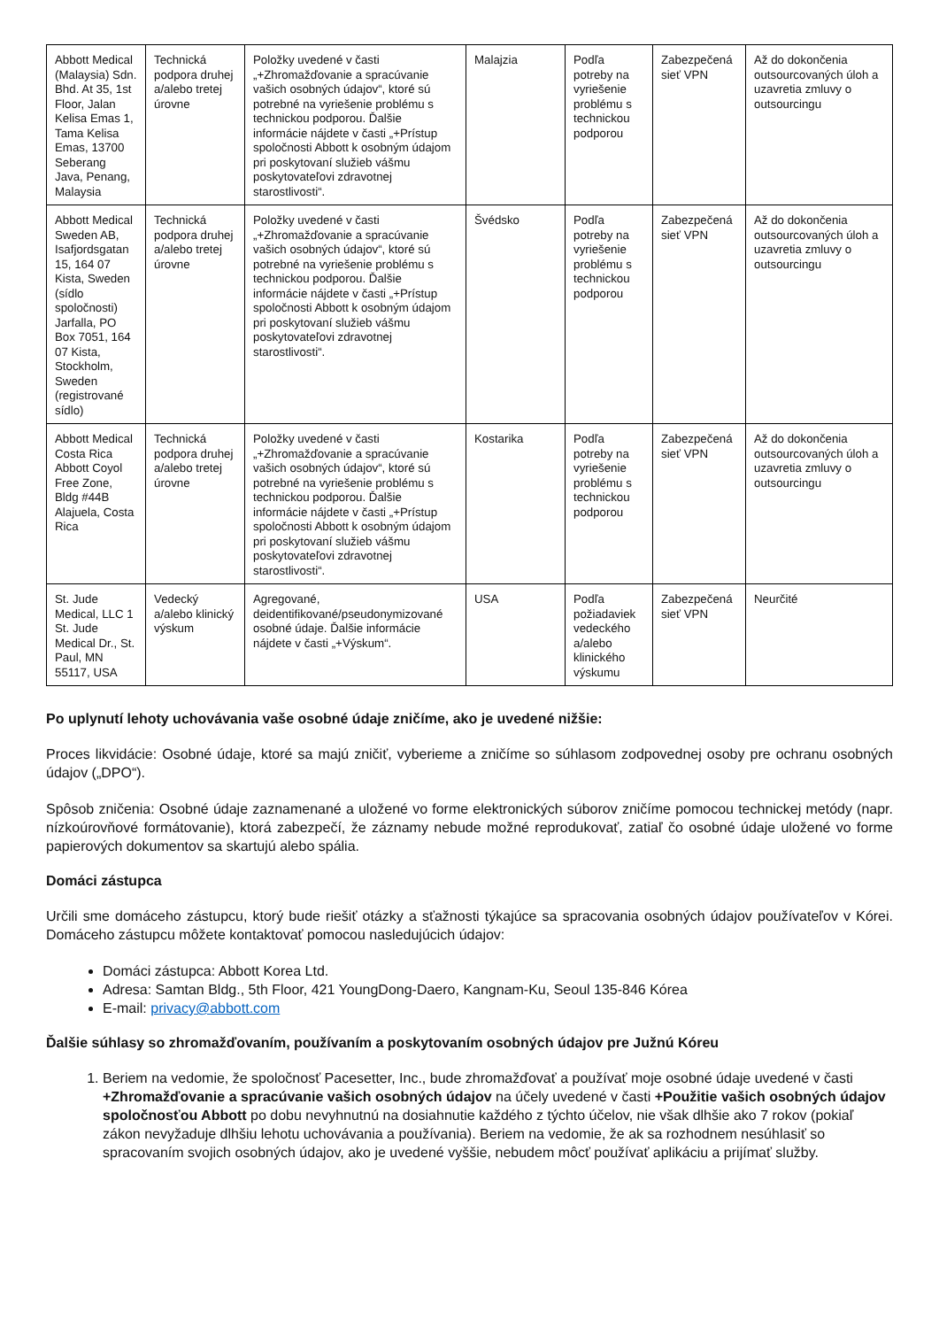| Abbott Medical (Malaysia) Sdn. Bhd. At 35, 1st Floor, Jalan Kelisa Emas 1, Tama Kelisa Emas, 13700 Seberang Java, Penang, Malaysia | Technická podpora druhej a/alebo tretej úrovne | Položky uvedené v časti „+Zhromažďovanie a spracúvanie vašich osobných údajov“, ktoré sú potrebné na vyriešenie problému s technickou podporou. Ďalšie informácie nájdete v časti „+Prístup spoločnosti Abbott k osobným údajom pri poskytovaní služieb vášmu poskytovateľovi zdravotnej starostlivosti“. | Malajzia | Podľa potreby na vyriešenie problému s technickou podporou | Zabezpečená sieť VPN | Až do dokončenia outsourcovaných úloh a uzavretia zmluvy o outsourcingu |
| Abbott Medical Sweden AB, Isafjordsgatan 15, 164 07 Kista, Sweden (sídlo spoločnosti) Jarfalla, PO Box 7051, 164 07 Kista, Stockholm, Sweden (registrované sídlo) | Technická podpora druhej a/alebo tretej úrovne | Položky uvedené v časti „+Zhromažďovanie a spracúvanie vašich osobných údajov“, ktoré sú potrebné na vyriešenie problému s technickou podporou. Ďalšie informácie nájdete v časti „+Prístup spoločnosti Abbott k osobným údajom pri poskytovaní služieb vášmu poskytovateľovi zdravotnej starostlivosti“. | Švédsko | Podľa potreby na vyriešenie problému s technickou podporou | Zabezpečená sieť VPN | Až do dokončenia outsourcovaných úloh a uzavretia zmluvy o outsourcingu |
| Abbott Medical Costa Rica Abbott Coyol Free Zone, Bldg #44B Alajuela, Costa Rica | Technická podpora druhej a/alebo tretej úrovne | Položky uvedené v časti „+Zhromažďovanie a spracúvanie vašich osobných údajov“, ktoré sú potrebné na vyriešenie problému s technickou podporou. Ďalšie informácie nájdete v časti „+Prístup spoločnosti Abbott k osobným údajom pri poskytovaní služieb vášmu poskytovateľovi zdravotnej starostlivosti“. | Kostarika | Podľa potreby na vyriešenie problému s technickou podporou | Zabezpečená sieť VPN | Až do dokončenia outsourcovaných úloh a uzavretia zmluvy o outsourcingu |
| St. Jude Medical, LLC 1 St. Jude Medical Dr., St. Paul, MN 55117, USA | Vedecký a/alebo klinický výskum | Agregované, deidentifikované/pseudonymizované osobné údaje. Ďalšie informácie nájdete v časti „+Výskum“. | USA | Podľa požiadaviek vedeckého a/alebo klinického výskumu | Zabezpečená sieť VPN | Neurčité |
Po uplynutí lehoty uchovávania vaše osobné údaje zničíme, ako je uvedené nižšie:
Proces likvidácie: Osobné údaje, ktoré sa majú zničiť, vyberieme a zničíme so súhlasom zodpovednej osoby pre ochranu osobných údajov („DPO“).
Spôsob zničenia: Osobné údaje zaznamenané a uložené vo forme elektronických súborov zničíme pomocou technickej metódy (napr. nízkoúrovňové formátovanie), ktorá zabezpečí, že záznamy nebude možné reprodukovať, zatiaľ čo osobné údaje uložené vo forme papierových dokumentov sa skartujú alebo spália.
Domáci zástupca
Určili sme domáceho zástupcu, ktorý bude riešiť otázky a sťažnosti týkajúce sa spracovania osobných údajov používateľov v Kórei. Domáceho zástupcu môžete kontaktovať pomocou nasledujúcich údajov:
Domáci zástupca: Abbott Korea Ltd.
Adresa: Samtan Bldg., 5th Floor, 421 YoungDong-Daero, Kangnam-Ku, Seoul 135-846 Kórea
E-mail: privacy@abbott.com
Ďalšie súhlasy so zhromažďovaním, používaním a poskytovaním osobných údajov pre Južnú Kóreu
1. Beriem na vedomie, že spoločnosť Pacesetter, Inc., bude zhromažďovať a používať moje osobné údaje uvedené v časti +Zhromažďovanie a spracúvanie vašich osobných údajov na účely uvedené v časti +Použitie vašich osobných údajov spoločnosťou Abbott po dobu nevyhnutnú na dosiahnutie každého z týchto účelov, nie však dlhšie ako 7 rokov (pokiaľ zákon nevyžaduje dlhšiu lehotu uchovávania a používania). Beriem na vedomie, že ak sa rozhodnem nesúhlasiť so spracovaním svojich osobných údajov, ako je uvedené vyššie, nebudem môcť používať aplikáciu a prijímať služby.